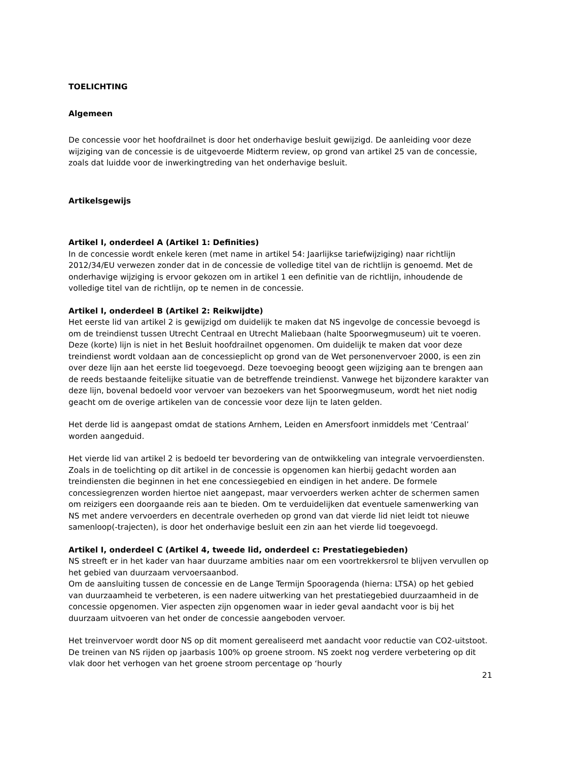TOELICHTING
Algemeen
De concessie voor het hoofdrailnet is door het onderhavige besluit gewijzigd. De aanleiding voor deze wijziging van de concessie is de uitgevoerde Midterm review, op grond van artikel 25 van de concessie, zoals dat luidde voor de inwerkingtreding van het onderhavige besluit.
Artikelsgewijs
Artikel I, onderdeel A (Artikel 1: Definities)
In de concessie wordt enkele keren (met name in artikel 54: Jaarlijkse tariefwijziging) naar richtlijn 2012/34/EU verwezen zonder dat in de concessie de volledige titel van de richtlijn is genoemd. Met de onderhavige wijziging is ervoor gekozen om in artikel 1 een definitie van de richtlijn, inhoudende de volledige titel van de richtlijn, op te nemen in de concessie.
Artikel I, onderdeel B (Artikel 2: Reikwijdte)
Het eerste lid van artikel 2 is gewijzigd om duidelijk te maken dat NS ingevolge de concessie bevoegd is om de treindienst tussen Utrecht Centraal en Utrecht Maliebaan (halte Spoorwegmuseum) uit te voeren. Deze (korte) lijn is niet in het Besluit hoofdrailnet opgenomen. Om duidelijk te maken dat voor deze treindienst wordt voldaan aan de concessieplicht op grond van de Wet personenvervoer 2000, is een zin over deze lijn aan het eerste lid toegevoegd. Deze toevoeging beoogt geen wijziging aan te brengen aan de reeds bestaande feitelijke situatie van de betreffende treindienst. Vanwege het bijzondere karakter van deze lijn, bovenal bedoeld voor vervoer van bezoekers van het Spoorwegmuseum, wordt het niet nodig geacht om de overige artikelen van de concessie voor deze lijn te laten gelden.
Het derde lid is aangepast omdat de stations Arnhem, Leiden en Amersfoort inmiddels met ‘Centraal’ worden aangeduid.
Het vierde lid van artikel 2 is bedoeld ter bevordering van de ontwikkeling van integrale vervoerdiensten. Zoals in de toelichting op dit artikel in de concessie is opgenomen kan hierbij gedacht worden aan treindiensten die beginnen in het ene concessiegebied en eindigen in het andere. De formele concessiegrenzen worden hiertoe niet aangepast, maar vervoerders werken achter de schermen samen om reizigers een doorgaande reis aan te bieden. Om te verduidelijken dat eventuele samenwerking van NS met andere vervoerders en decentrale overheden op grond van dat vierde lid niet leidt tot nieuwe samenloop(-trajecten), is door het onderhavige besluit een zin aan het vierde lid toegevoegd.
Artikel I, onderdeel C (Artikel 4, tweede lid, onderdeel c: Prestatiegebieden)
NS streeft er in het kader van haar duurzame ambities naar om een voortrekkersrol te blijven vervullen op het gebied van duurzaam vervoersaanbod.
Om de aansluiting tussen de concessie en de Lange Termijn Spooragenda (hierna: LTSA) op het gebied van duurzaamheid te verbeteren, is een nadere uitwerking van het prestatiegebied duurzaamheid in de concessie opgenomen. Vier aspecten zijn opgenomen waar in ieder geval aandacht voor is bij het duurzaam uitvoeren van het onder de concessie aangeboden vervoer.
Het treinvervoer wordt door NS op dit moment gerealiseerd met aandacht voor reductie van CO2-uitstoot. De treinen van NS rijden op jaarbasis 100% op groene stroom. NS zoekt nog verdere verbetering op dit vlak door het verhogen van het groene stroom percentage op ‘hourly
21